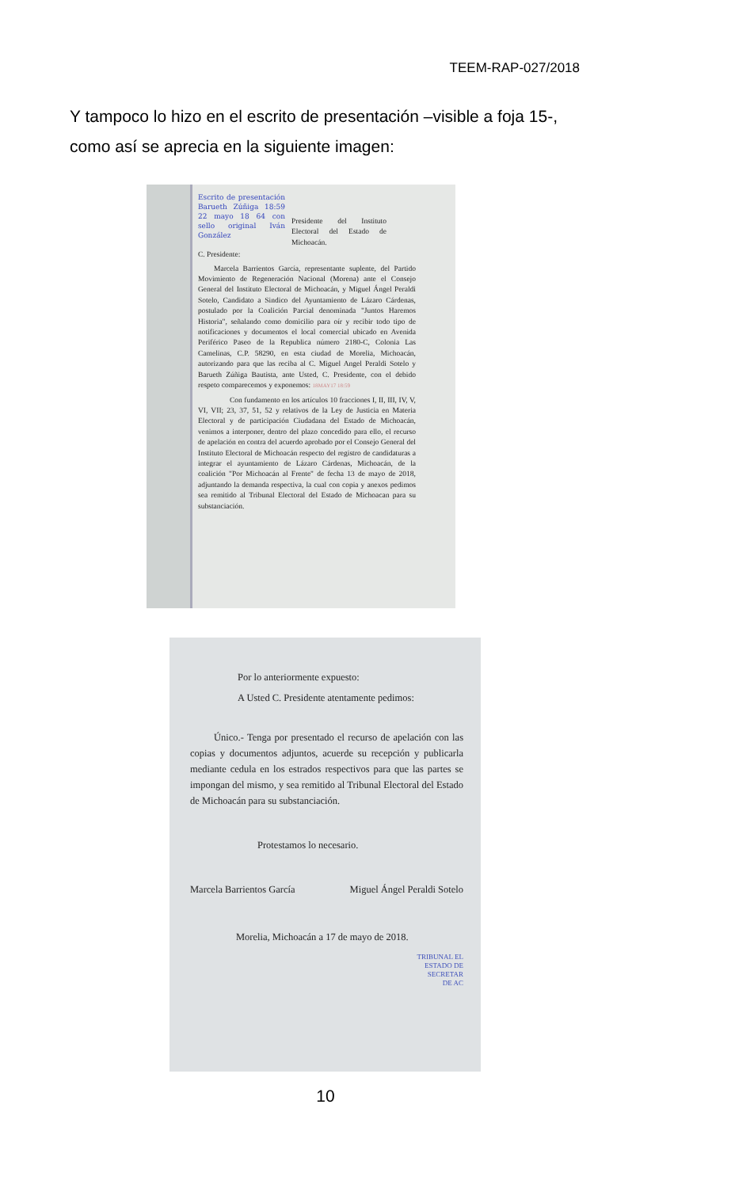TEEM-RAP-027/2018
Y tampoco lo hizo en el escrito de presentación –visible a foja 15-, como así se aprecia en la siguiente imagen:
Escrito de presentación Barueth Zúñiga 18:59 22 mayo 18 64 con sello original Iván González Presidente del Instituto Electoral del Estado de Michoacán.
C. Presidente:
Marcela Barrientos García, representante suplente, del Partido Movimiento de Regeneración Nacional (Morena) ante el Consejo General del Instituto Electoral de Michoacán, y Miguel Ángel Peraldi Sotelo, Candidato a Sindico del Ayuntamiento de Lázaro Cárdenas, postulado por la Coalición Parcial denominada "Juntos Haremos Historia", señalando como domicilio para oír y recibir todo tipo de notificaciones y documentos el local comercial ubicado en Avenida Periférico Paseo de la Republica número 2180-C, Colonia Las Camelinas, C.P. 58290, en esta ciudad de Morelia, Michoacán, autorizando para que las reciba al C. Miguel Angel Peraldi Sotelo y Barueth Zúñiga Bautista, ante Usted, C. Presidente, con el debido respeto comparecemos y exponemos: 18MAY17 18:59
Con fundamento en los artículos 10 fracciones I, II, III, IV, V, VI, VII; 23, 37, 51, 52 y relativos de la Ley de Justicia en Materia Electoral y de participación Ciudadana del Estado de Michoacán, venimos a interponer, dentro del plazo concedido para ello, el recurso de apelación en contra del acuerdo aprobado por el Consejo General del Instituto Electoral de Michoacán respecto del registro de candidaturas a integrar el ayuntamiento de Lázaro Cárdenas, Michoacán, de la coalición "Por Michoacán al Frente" de fecha 13 de mayo de 2018, adjuntando la demanda respectiva, la cual con copia y anexos pedimos sea remitido al Tribunal Electoral del Estado de Michoacan para su substanciación.
Por lo anteriormente expuesto:
A Usted C. Presidente atentamente pedimos:
Único.- Tenga por presentado el recurso de apelación con las copias y documentos adjuntos, acuerde su recepción y publicarla mediante cedula en los estrados respectivos para que las partes se impongan del mismo, y sea remitido al Tribunal Electoral del Estado de Michoacán para su substanciación.
Protestamos lo necesario.
Marcela Barrientos García Miguel Ángel Peraldi Sotelo
Morelia, Michoacán a 17 de mayo de 2018.
TRIBUNAL EL
ESTADO DE
SECRETAR
DE AC
10